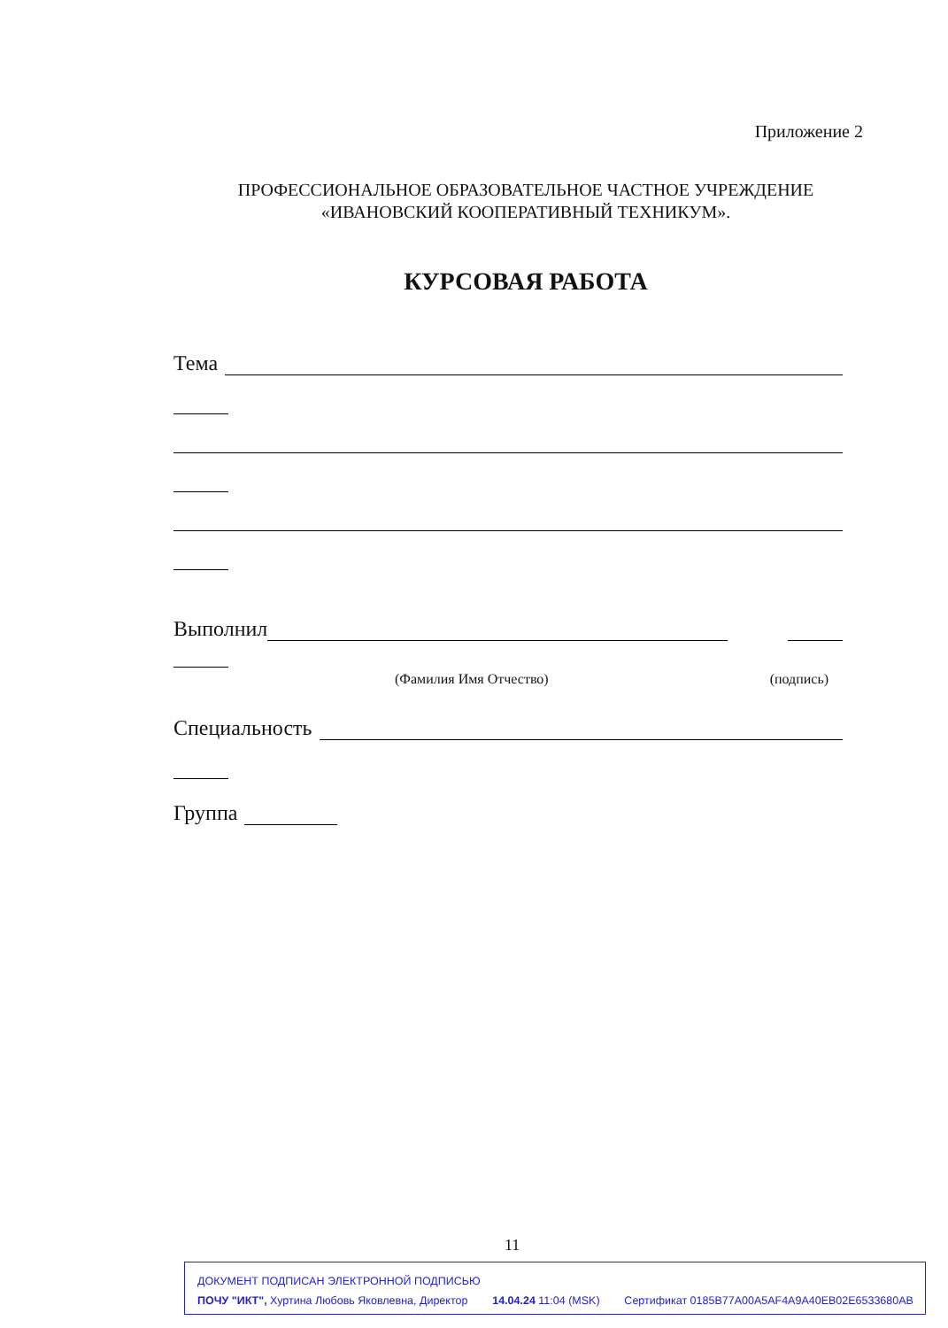Приложение 2
ПРОФЕССИОНАЛЬНОЕ ОБРАЗОВАТЕЛЬНОЕ ЧАСТНОЕ УЧРЕЖДЕНИЕ
«ИВАНОВСКИЙ КООПЕРАТИВНЫЙ ТЕХНИКУМ».
КУРСОВАЯ РАБОТА
Тема
Выполнил
(Фамилия Имя Отчество) (подпись)
Специальность
Группа
11
ДОКУМЕНТ ПОДПИСАН ЭЛЕКТРОННОЙ ПОДПИСЬЮ
ПОЧУ "ИКТ", Хуртина Любовь Яковлевна, Директор 14.04.24 11:04 (MSK) Сертификат 0185B77A00A5AF4A9A40EB02E6533680AB